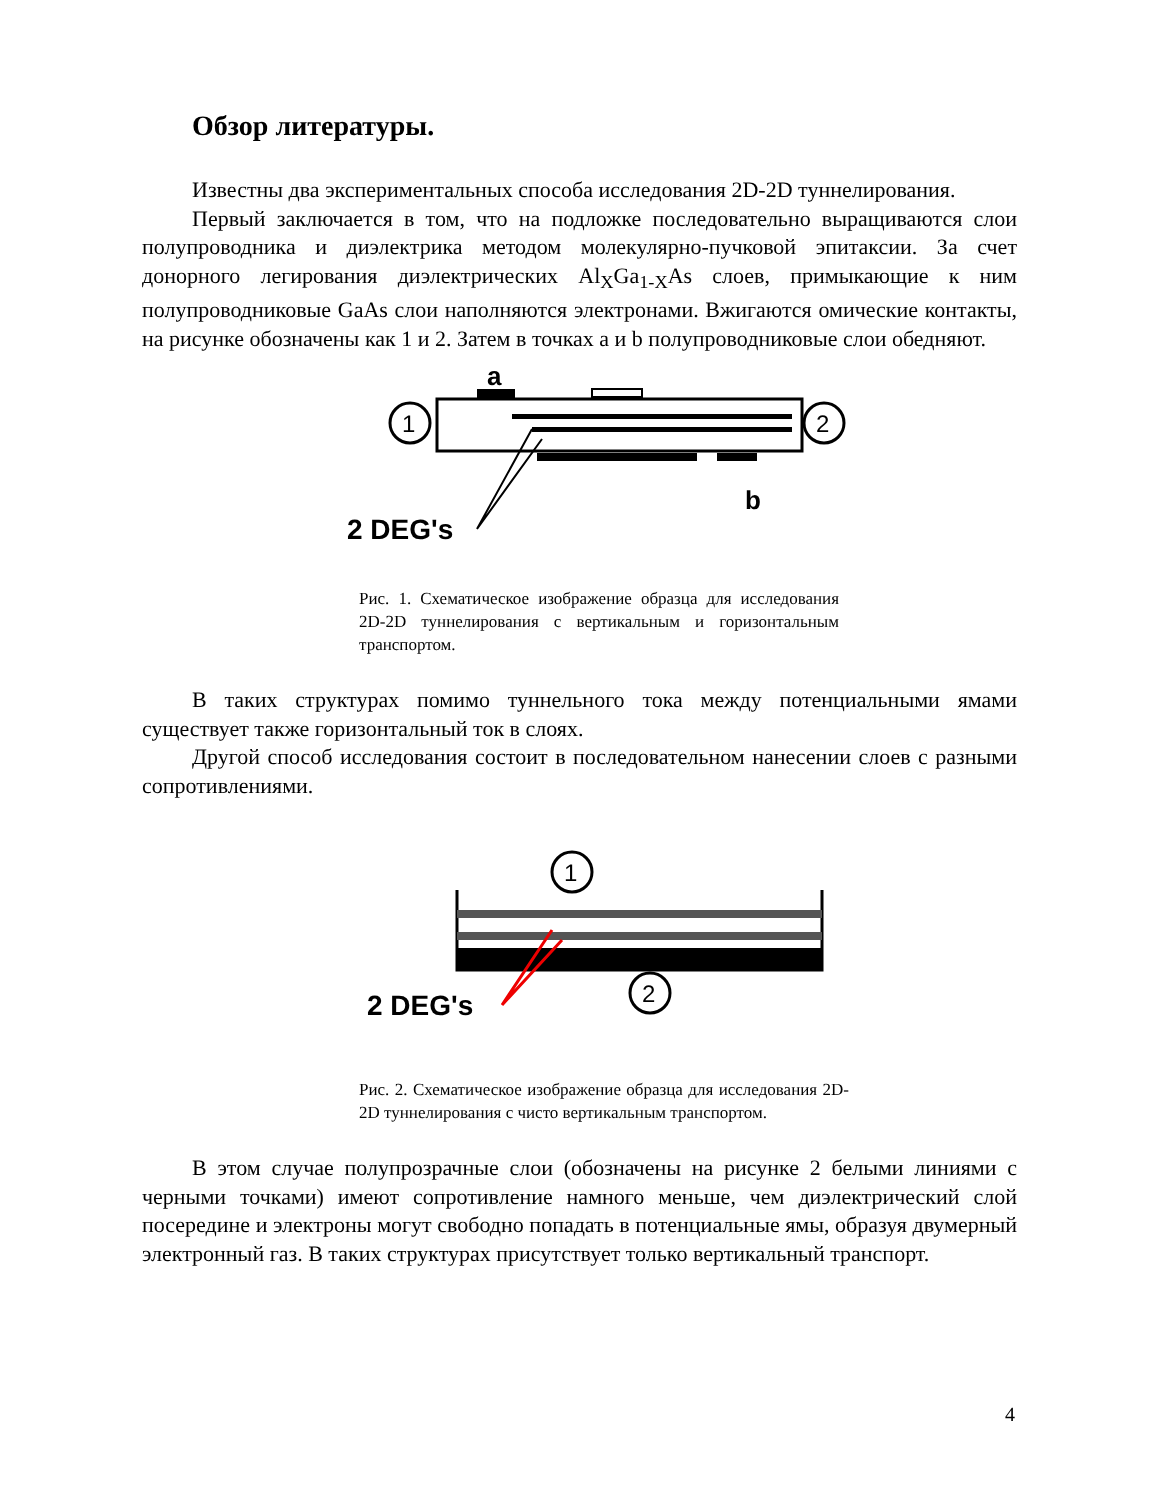Обзор литературы.
Известны два экспериментальных способа исследования 2D-2D туннелирования.
Первый заключается в том, что на подложке последовательно выращиваются слои полупроводника и диэлектрика методом молекулярно-пучковой эпитаксии. За счет донорного легирования диэлектрических Al<sub>X</sub>Ga<sub>1-X</sub>As слоев, примыкающие к ним полупроводниковые GaAs слои наполняются электронами. Вжигаются омические контакты, на рисунке обозначены как 1 и 2. Затем в точках a и b полупроводниковые слои обедняют.
a
1
2
b
2 DEG's
Рис. 1. Схематическое изображение образца для исследования 2D-2D туннелирования с вертикальным и горизонтальным транспортом.
В таких структурах помимо туннельного тока между потенциальными ямами существует также горизонтальный ток в слоях.
Другой способ исследования состоит в последовательном нанесении слоев с разными сопротивлениями.
1
2
2 DEG's
Рис. 2. Схематическое изображение образца для исследования 2D-2D туннелирования с чисто вертикальным транспортом.
В этом случае полупрозрачные слои (обозначены на рисунке 2 белыми линиями с черными точками) имеют сопротивление намного меньше, чем диэлектрический слой посередине и электроны могут свободно попадать в потенциальные ямы, образуя двумерный электронный газ. В таких структурах присутствует только вертикальный транспорт.
4